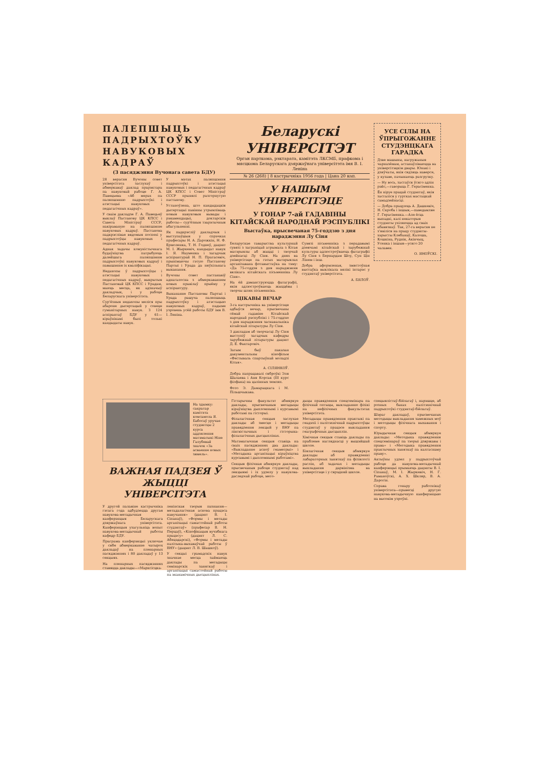ПАЛЕПШЫЦЬ ПАДРЫХТОЎКУ НАВУКОВЫХ КАДРАЎ
(З пасяджэння Вучонага савета БДУ)
28 верасня Вучоны совет універсітэта заслухаў і абмеркаваў даклад прарэктара па навуковай рабоце Г. А. Павецьева «Аб мерах па паляпшэнню падрыхтоўкі і атэстацыі навуковых і педагагічных кадраў».
У сваім дакладзе Г. А. Павецьеў выклаў Пастанову ЦК КПСС і Савета Міністраў СССР, накіраваную на паляпшэнне навуковых кадраў. Пастанова падкрэслівае вядомыя поспехі у падрыхтоўцы навуковых і педагагічных кадраў.
Аднак задачы комуністычнага будаўніцтва патрабуюць далейшага паляпшэння падрыхтоўкі навуковых кадраў і павышэння іх кваліфікацыі.
Недахопы ў падрыхтоўцы і атэстацыі навуковых і педагагічных кадраў, выкрытыя Пастановай ЦК КПСС і Урадам, маюць месца, як адзначыў дакладчык, і у рабоце Беларускага універсітэта.
Сур'ёзныя недахопы меліся пры абароне дысертацый у совеце гуманітарных навук. З 124 аспірантаў БДУ у 61— кіраўнікамі былі толькі кандыдаты навук.
У мэтах паляпшэння падрыхтоўкі і атэстацыі навуковых і педагагічных кадраў ЦК КПСС і Совет Міністраў СССР прынялі разгорнутую пастанову.
Устаноўлена, што кандыдацкія дысертацыі павінны утрымліваць новыя навуковыя вывады і рэкамендацыі, доктарскія работы— сур'ёзныя тэарэтычныя абагульненні.
Як падкрэсліў дакладчык і выступаўшыя у спрэчках прафесары Н. А. Дарожкін, Н. Ф. Ермоленка, Т. Н. Годнеў, дацэнт М. І. Жыркевіч, кандыдат навук І. Я. Науменка і загадчык аспірантурай Н. П. Пратасевіч, прынімаючы гэтую Пастанову Партыі і Урада да няўхільнага выканання.
Вучоны совет пастанавіў аднагалосна з абмеркаваннем новых правілаў прыёму у аспірантуру.
Выкананне Пастановы Партыі і Урада рашуча палепшыць падрыхтоўку і атэстацыю навуковых кадраў, падыме узровень усёй работы БДУ імя В. І. Леніна.
Беларускі
УНІВЕРСІТЭТ
Орган парткома, рэктарата, камітэта ЛКСМБ, прафкома і мясцкома Беларускага дзяржаўнага універсітэта імя В. І. Леніна
№ 26 (268) | 8 кастрычніка 1956 года | Цана 20 кап.
У НАШЫМ УНІВЕРСІТЭЦЕ
У ГОНАР 7-ай ГАДАВІНЫ КІТАЙСКАЙ НАРОДНАЙ РЭСПУБЛІКІ
Выстаўка, прысвечаная 75-годдзю з дня нараджэння Лу Сіня
Беларускае таварыства культурнай сувязі з заграніцай атрымала з Кітая матэрыялы аб жыцці і творчай дзейнасці Лу Сіня. На днях ва універсітэце па гэтых матэрыялах арганізавана фотавыстаўка на тэму: «Да 75-годдзя з дня нараджэння вялікага кітайскага пісьменніка Лу Сіня».
На ёй дэманструюцца фатаграфіі, якія адлюстроўваюць жыццёвы і творчы шлях пісьменніка.
Сувязі пісьменніка з перадавымі дзеячамі кітайскай і зарубежнай культуры адлюстроўваюць фатаграфіі Лу Сіня з Бернардам Шоу, Сун Цін Лінем і інш.
Добра аформленая, змястоўная выстаўка выклікала вялікі інтарэс у студэнтаў універсітэта.
А. БЯЛОЎ.
ЦІКАВЫ ВЕЧАР
3-га кастрычніка ва універсітэце адбыўся вечар, прысвечаны сёмай гадавіне Кітайскай народнай рэспублікі і 75-годдзю з дня нараджэння заснавальніка кітайскай літаратуры Лу Сіня.
З дакладам аб творчасці Лу Сіня выступіў загадчык кафедры зарубежнай літаратуры дацэнт Д. Е. Фактаровіч.
Затым быў паказан дакументальны кінофільм «Фестываль спартыўнай моладзі Кітая».
А. СІЛЯНКОЎ.
Добра папрацавалі сяброўкі Эля Шалаева і Аня Корсак (III курс філфака) на цалінных землях.
Фото Э. Дамарацкага і М. Пільшчыкава.
УСЕ СІЛЫ НА ЎПРЫГОЖАННЕ СТУДЭНЦКАГА ГАРАДКА
Дзве машыны, нагружаныя чарназёмам, астанаўліваюцца ва універсітэцкім двары. Юнакі і дзяўчаты, якія сядзяць наверсе, у кузаве, пачынаюць разгрузку.
— Ну вось, застаўся ўсяго адзін рэйс,—гаворыць Г. Герасіменка.
Ён кіруе працай студэнтаў, якія засталіся у гуртках мастацкай самадзейнасці.
— Добра працуюць А. Дашкевіч, Н. Скроба і іншыя,—паведамляе Г. Герасіменка.—Але ёсць выпадкі, калі некаторыя студэнты ухіляюцца ад сваіх абавязкаў. Так, 27-га верасня не з'явіліся на працу студэнты-харысты Клебанаў, Калоша, Кошкіна, Руднік, Акінчыц, Усенка і іншыя—усяго 20 чалавек.
О. ЯНОЎСКІ.
На здымку: сакратар камітэта комсамола Я. Бабосаў уручае студэнтцы 2 курса аддзялення матэматыкі Ніне Галубевай значок «За асваенне новых зямель».
ВАЖНАЯ ПАДЗЕЯ Ў ЖЫЦЦІ УНІВЕРСІТЭТА
У другой палавіне кастрычніка гэтага года адбудзецца другая навукова-метадычная канферэнцыя Беларускага дзяржаўнага універсітэта. Канферэнцыя узагульніць вопыт навукова-метадычнай работы кафедр БДУ.
Праграма канферэнцыі уключае у сябе абмеркаванне чатырох дакладаў на пленарных пасяджэннях і 80 дакладаў у 13 секцыях.
На пленарных пасяджэннях ставяцца даклады—«Марксісцка-
ленінская тэорыя пазнання—метадалагічная аснова працэса навучання» (дацэнт В. І. Сіпанаў), «Формы і метады арганізацыі самастойнай работы студэнтаў» (прафесар В. Н. Перцаў), «Кінофікацыя вучэбнага працэсу» (дацэнт Л. С. Абецэдарскі), «Формы і метады палітыка-выхаваўчай работы ў ВНУ» (дацэнт Л. В. Шашкоў).
У секцыі грамадскіх навук значнае месца займаюць даклады па метадыцы семінарскіх заняткаў і арганізацыі самастойнай работы па эканамічных дысцыплінах.
Гістарычны факультэт абмяркуе даклады, прысвечаныя метадыцы кіраўніцтва дыпломнымі і курсавымі работамі па гісторыі.
Філалагічная секцыя заслухае даклады аб змесце і метадыцы правядзення лекцый у ВНУ па лінгвістычных і гісторыка-філалагічных дысцыплінах.
Матэматычная секцыя ставіць на сваіх пасяджэннях два даклады: «Выкладанне асноў геаметрыі» і «Метадыка арганізацыі кіраўніцтва курсавымі і дыпломнымі работамі».
Секцыя фізічная абмяркуе даклады, прысвечаныя рабоце студэнтаў над лекцыямі і іх удзелу у навукова-даследчай рабоце, мето-
дыцы правядзення спецсемінара па фізічнай оптыцы, выкладанню фізікі на нефізічных факультэтах універсітэта.
Метадыцы правядзення практыкі па геадэзіі і палітэхнічнай падрыхтоўцы студэнтаў у працэсе выкладання геаграфічных дысцыплін.
Хімічная секцыя ставіць даклады па праблеме нагляднасці у вышэйшай школе.
Біялагічная секцыя абмяркуе даклады аб правядзенні лабараторных заняткаў па фізіялогіі раслін, аб задачах і метадыцы выкладання дарвінізма ва універсітэце і у сярэдняй школе.
спецыялістаў-біёлагаў і, нарэшце, аб розных баках палітэхнічнай падрыхтоўкі студэнтаў-біёлагаў.
Шэраг дакладаў, прысвечаных методыцы выкладання замежных моў і методыцы фізічнага выхавання і спорту.
Юрыдычная секцыя абмяркуе даклады: «Методыка правядзення спецсемінараў па тэорыі дзяржавы і права» і «Методыка правядзення практычных заняткаў па калгаснаму праву».
Актыўны удзел у падрыхтоўчай рабоце да навукова-метадычнай канферэнцыі прымаюць дацэнты В. І. Сіпанаў, М. І. Жыркевіч, Н. Г. Раманоўскі, А. Х. Шкляр, В. А. Дарогін.
Справа гонару работнікаў універсітэта—правесці другую навукова-метадычную канферэнцыю на высокім узроўні.